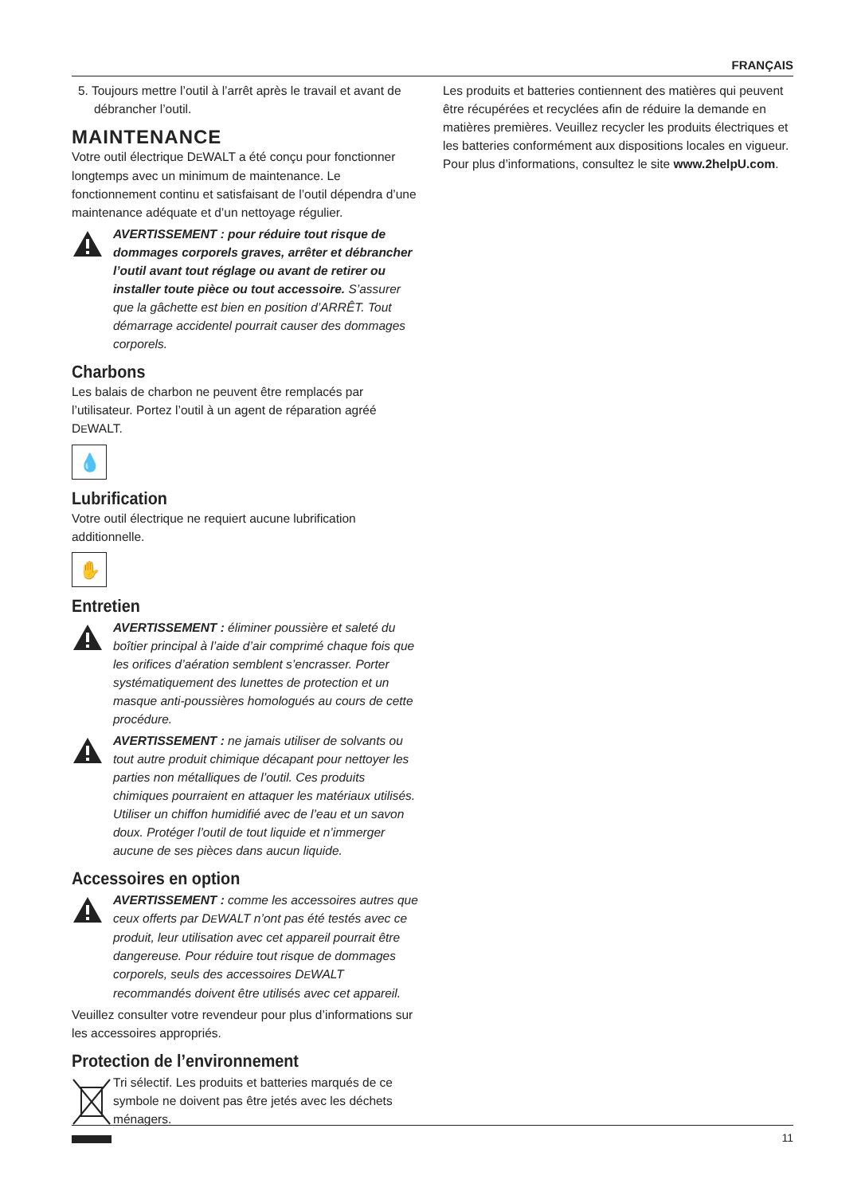FRANÇAIS
5. Toujours mettre l’outil à l’arrêt après le travail et avant de débrancher l’outil.
MAINTENANCE
Votre outil électrique DEWALT a été conçu pour fonctionner longtemps avec un minimum de maintenance. Le fonctionnement continu et satisfaisant de l’outil dépendra d’une maintenance adéquate et d’un nettoyage régulier.
AVERTISSEMENT : pour réduire tout risque de dommages corporels graves, arrêter et débrancher l’outil avant tout réglage ou avant de retirer ou installer toute pièce ou tout accessoire. S’assurer que la gâchette est bien en position d’ARRÊT. Tout démarrage accidentel pourrait causer des dommages corporels.
Charbons
Les balais de charbon ne peuvent être remplacés par l’utilisateur. Portez l’outil à un agent de réparation agréé DEWALT.
💧
Lubrification
Votre outil électrique ne requiert aucune lubrification additionnelle.
✋
Entretien
AVERTISSEMENT : éliminer poussière et saleté du boîtier principal à l’aide d’air comprimé chaque fois que les orifices d’aération semblent s’encrasser. Porter systématiquement des lunettes de protection et un masque anti-poussières homologués au cours de cette procédure.
AVERTISSEMENT : ne jamais utiliser de solvants ou tout autre produit chimique décapant pour nettoyer les parties non métalliques de l’outil. Ces produits chimiques pourraient en attaquer les matériaux utilisés. Utiliser un chiffon humidifié avec de l’eau et un savon doux. Protéger l’outil de tout liquide et n’immerger aucune de ses pièces dans aucun liquide.
Accessoires en option
AVERTISSEMENT : comme les accessoires autres que ceux offerts par DEWALT n’ont pas été testés avec ce produit, leur utilisation avec cet appareil pourrait être dangereuse. Pour réduire tout risque de dommages corporels, seuls des accessoires DEWALT recommandés doivent être utilisés avec cet appareil.
Veuillez consulter votre revendeur pour plus d’informations sur les accessoires appropriés.
Protection de l’environnement
Tri sélectif. Les produits et batteries marqués de ce symbole ne doivent pas être jetés avec les déchets ménagers.
Les produits et batteries contiennent des matières qui peuvent être récupérées et recyclées afin de réduire la demande en matières premières. Veuillez recycler les produits électriques et les batteries conformément aux dispositions locales en vigueur. Pour plus d’informations, consultez le site www.2helpU.com.
11